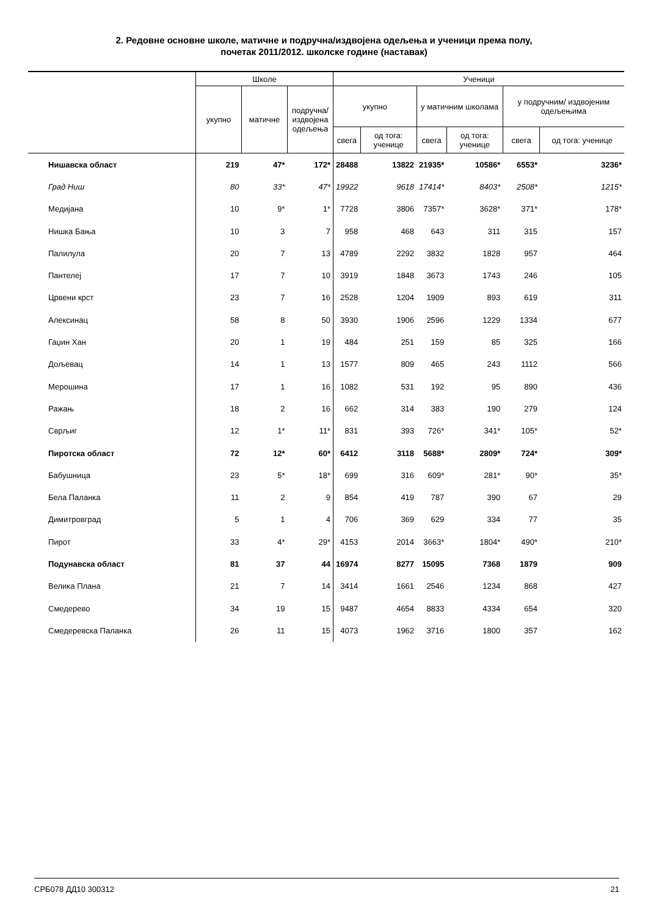2. Редовне основне школе, матичне и подручна/издвојена одељења и ученици према полу,
почетак 2011/2012. школске године (наставак)
| | Школе | | | Ученици | | | | | |
| --- | --- | --- | --- | --- | --- | --- | --- | --- | --- |
| | укупно | матичне | подручна/ издвојена одељења | укупно | | у матичним школама | | у подручним/ издвојеним одељењима | |
| | | | | свега | од тога: ученице | свега | од тога: ученице | свега | од тога: ученице |
| Нишавска област | 219 | 47* | 172* | 28488 | 13822 | 21935* | 10586* | 6553* | 3236* |
| Град Ниш | 80 | 33* | 47* | 19922 | 9618 | 17414* | 8403* | 2508* | 1215* |
| Медијана | 10 | 9* | 1* | 7728 | 3806 | 7357* | 3628* | 371* | 178* |
| Нишка Бања | 10 | 3 | 7 | 958 | 468 | 643 | 311 | 315 | 157 |
| Палилула | 20 | 7 | 13 | 4789 | 2292 | 3832 | 1828 | 957 | 464 |
| Пантелеј | 17 | 7 | 10 | 3919 | 1848 | 3673 | 1743 | 246 | 105 |
| Црвени крст | 23 | 7 | 16 | 2528 | 1204 | 1909 | 893 | 619 | 311 |
| Алексинац | 58 | 8 | 50 | 3930 | 1906 | 2596 | 1229 | 1334 | 677 |
| Гаџин Хан | 20 | 1 | 19 | 484 | 251 | 159 | 85 | 325 | 166 |
| Дољевац | 14 | 1 | 13 | 1577 | 809 | 465 | 243 | 1112 | 566 |
| Мерошина | 17 | 1 | 16 | 1082 | 531 | 192 | 95 | 890 | 436 |
| Ражањ | 18 | 2 | 16 | 662 | 314 | 383 | 190 | 279 | 124 |
| Сврљиг | 12 | 1* | 11* | 831 | 393 | 726* | 341* | 105* | 52* |
| Пиротска област | 72 | 12* | 60* | 6412 | 3118 | 5688* | 2809* | 724* | 309* |
| Бабушница | 23 | 5* | 18* | 699 | 316 | 609* | 281* | 90* | 35* |
| Бела Паланка | 11 | 2 | 9 | 854 | 419 | 787 | 390 | 67 | 29 |
| Димитровград | 5 | 1 | 4 | 706 | 369 | 629 | 334 | 77 | 35 |
| Пирот | 33 | 4* | 29* | 4153 | 2014 | 3663* | 1804* | 490* | 210* |
| Подунавска област | 81 | 37 | 44 | 16974 | 8277 | 15095 | 7368 | 1879 | 909 |
| Велика Плана | 21 | 7 | 14 | 3414 | 1661 | 2546 | 1234 | 868 | 427 |
| Смедерево | 34 | 19 | 15 | 9487 | 4654 | 8833 | 4334 | 654 | 320 |
| Смедеревска Паланка | 26 | 11 | 15 | 4073 | 1962 | 3716 | 1800 | 357 | 162 |
СРБ078 ДД10 300312 21